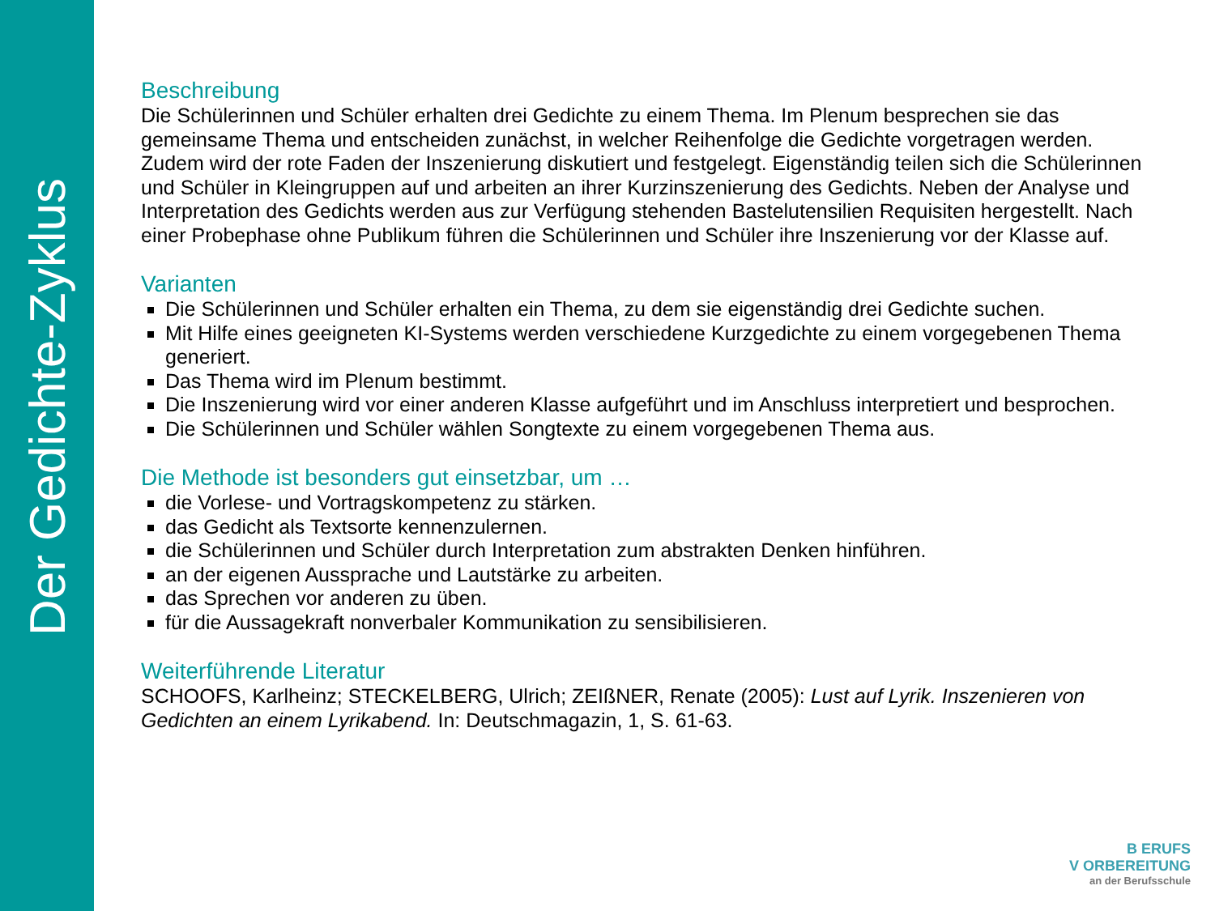Der Gedichte-Zyklus
Beschreibung
Die Schülerinnen und Schüler erhalten drei Gedichte zu einem Thema. Im Plenum besprechen sie das gemeinsame Thema und entscheiden zunächst, in welcher Reihenfolge die Gedichte vorgetragen werden. Zudem wird der rote Faden der Inszenierung diskutiert und festgelegt. Eigenständig teilen sich die Schülerinnen und Schüler in Kleingruppen auf und arbeiten an ihrer Kurzinszenierung des Gedichts. Neben der Analyse und Interpretation des Gedichts werden aus zur Verfügung stehenden Bastelutensilien Requisiten hergestellt. Nach einer Probephase ohne Publikum führen die Schülerinnen und Schüler ihre Inszenierung vor der Klasse auf.
Varianten
Die Schülerinnen und Schüler erhalten ein Thema, zu dem sie eigenständig drei Gedichte suchen.
Mit Hilfe eines geeigneten KI-Systems werden verschiedene Kurzgedichte zu einem vorgegebenen Thema generiert.
Das Thema wird im Plenum bestimmt.
Die Inszenierung wird vor einer anderen Klasse aufgeführt und im Anschluss interpretiert und besprochen.
Die Schülerinnen und Schüler wählen Songtexte zu einem vorgegebenen Thema aus.
Die Methode ist besonders gut einsetzbar, um …
die Vorlese- und Vortragskompetenz zu stärken.
das Gedicht als Textsorte kennenzulernen.
die Schülerinnen und Schüler durch Interpretation zum abstrakten Denken hinführen.
an der eigenen Aussprache und Lautstärke zu arbeiten.
das Sprechen vor anderen zu üben.
für die Aussagekraft nonverbaler Kommunikation zu sensibilisieren.
Weiterführende Literatur
SCHOOFS, Karlheinz; STECKELBERG, Ulrich; ZEIßNER, Renate (2005): Lust auf Lyrik. Inszenieren von Gedichten an einem Lyrikabend. In: Deutschmagazin, 1, S. 61-63.
B ERUFS
V ORBEREITUNG
an der Berufsschule